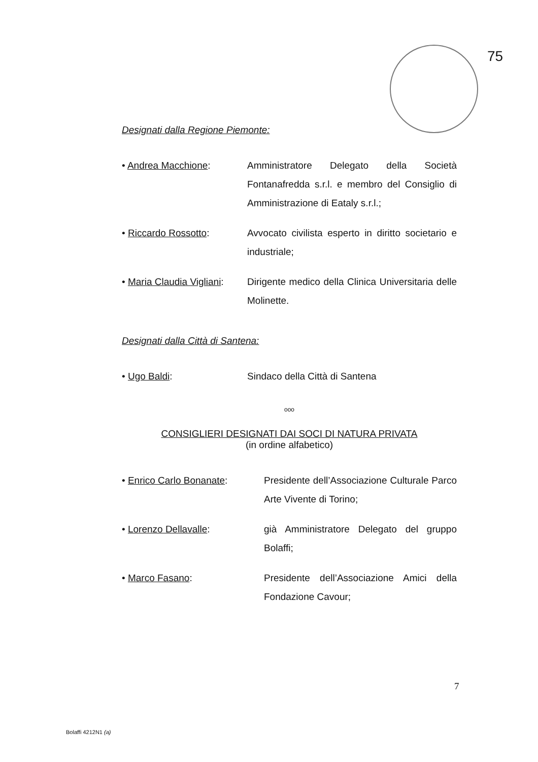75
Designati dalla Regione Piemonte:
• Andrea Macchione: Amministratore Delegato della Società Fontanafredda s.r.l. e membro del Consiglio di Amministrazione di Eataly s.r.l.;
• Riccardo Rossotto: Avvocato civilista esperto in diritto societario e industriale;
• Maria Claudia Vigliani:
Dirigente medico della Clinica Universitaria delle Molinette.
Designati dalla Città di Santena:
• Ugo Baldi: Sindaco della Città di Santena
ooo
CONSIGLIERI DESIGNATI DAI SOCI DI NATURA PRIVATA
(in ordine alfabetico)
• Enrico Carlo Bonanate: Presidente dell’Associazione Culturale Parco Arte Vivente di Torino;
• Lorenzo Dellavalle: già Amministratore Delegato del gruppo Bolaffi;
• Marco Fasano: Presidente dell’Associazione Amici della Fondazione Cavour;
7
Bolaffi 4212N1 (a)